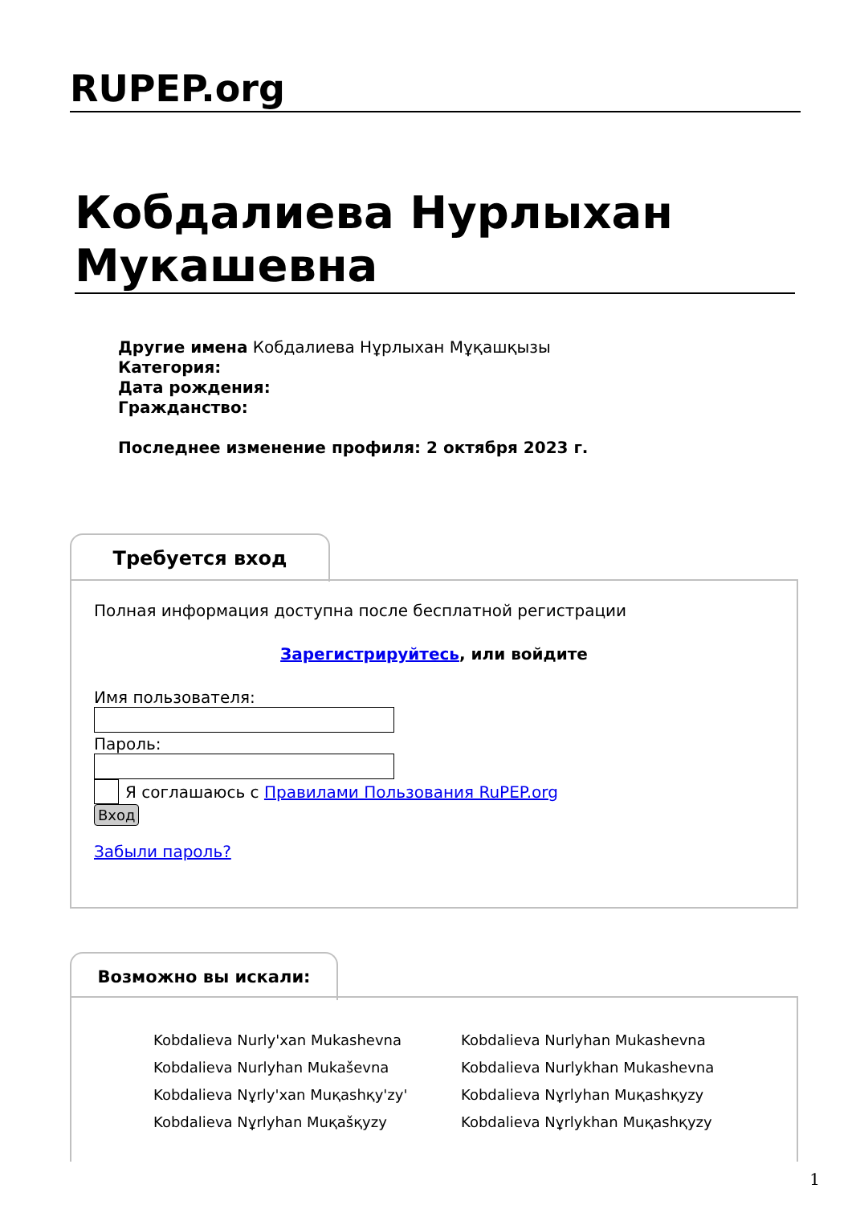RUPEP.org
Кобдалиева Нурлыхан Мукашевна
Другие имена Кобдалиева Нұрлыхан Мұқашқызы
Категория:
Дата рождения:
Гражданство:
Последнее изменение профиля: 2 октября 2023 г.
Требуется вход
Полная информация доступна после бесплатной регистрации
Зарегистрируйтесь, или войдите
Имя пользователя:
Пароль:
Я соглашаюсь с Правилами Пользования RuPEP.org
Вход
Забыли пароль?
Возможно вы искали:
Kobdalieva Nurly'xan Mukashevna Kobdalieva Nurlyhan Mukashevna Kobdalieva Nurlyhan Mukaševna Kobdalieva Nurlykhan Mukashevna Kobdalieva Nұrly'xan Muқashқy'zy' Kobdalieva Nұrlyhan Muқashқyzy Kobdalieva Nұrlyhan Muқašқyzy Kobdalieva Nұrlykhan Muқashқyzy
1